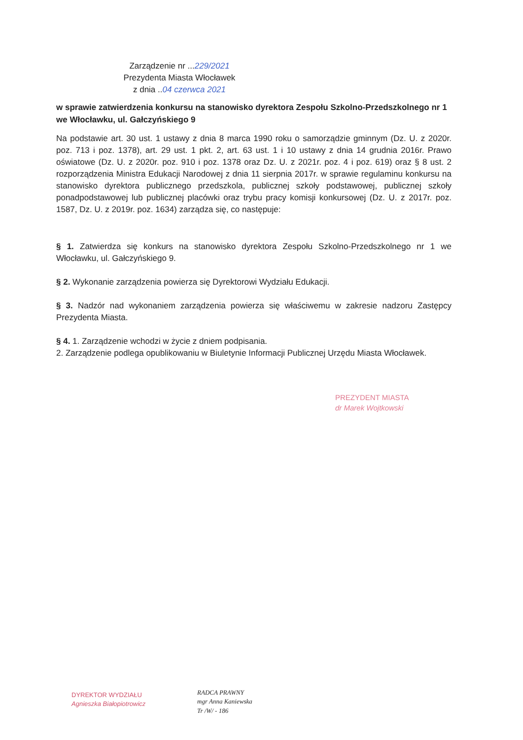Zarządzenie nr ...229/2021
Prezydenta Miasta Włocławek
z dnia ..04 czerwca 2021
w sprawie zatwierdzenia konkursu na stanowisko dyrektora Zespołu Szkolno-Przedszkolnego nr 1 we Włocławku, ul. Gałczyńskiego 9
Na podstawie art. 30 ust. 1 ustawy z dnia 8 marca 1990 roku o samorządzie gminnym (Dz. U. z 2020r. poz. 713 i poz. 1378), art. 29 ust. 1 pkt. 2, art. 63 ust. 1 i 10 ustawy z dnia 14 grudnia 2016r. Prawo oświatowe (Dz. U. z 2020r. poz. 910 i poz. 1378 oraz Dz. U. z 2021r. poz. 4 i poz. 619) oraz § 8 ust. 2 rozporządzenia Ministra Edukacji Narodowej z dnia 11 sierpnia 2017r. w sprawie regulaminu konkursu na stanowisko dyrektora publicznego przedszkola, publicznej szkoły podstawowej, publicznej szkoły ponadpodstawowej lub publicznej placówki oraz trybu pracy komisji konkursowej (Dz. U. z 2017r. poz. 1587, Dz. U. z 2019r. poz. 1634) zarządza się, co następuje:
§ 1. Zatwierdza się konkurs na stanowisko dyrektora Zespołu Szkolno-Przedszkolnego nr 1 we Włocławku, ul. Gałczyńskiego 9.
§ 2. Wykonanie zarządzenia powierza się Dyrektorowi Wydziału Edukacji.
§ 3. Nadzór nad wykonaniem zarządzenia powierza się właściwemu w zakresie nadzoru Zastępcy Prezydenta Miasta.
§ 4. 1. Zarządzenie wchodzi w życie z dniem podpisania.
2. Zarządzenie podlega opublikowaniu w Biuletynie Informacji Publicznej Urzędu Miasta Włocławek.
PREZYDENT MIASTA
dr Marek Wojtkowski
DYREKTOR WYDZIAŁU
Agnieszka Białopiotrowicz
RADCA PRAWNY
mgr Anna Kaniewska
Tr /W/ - 186